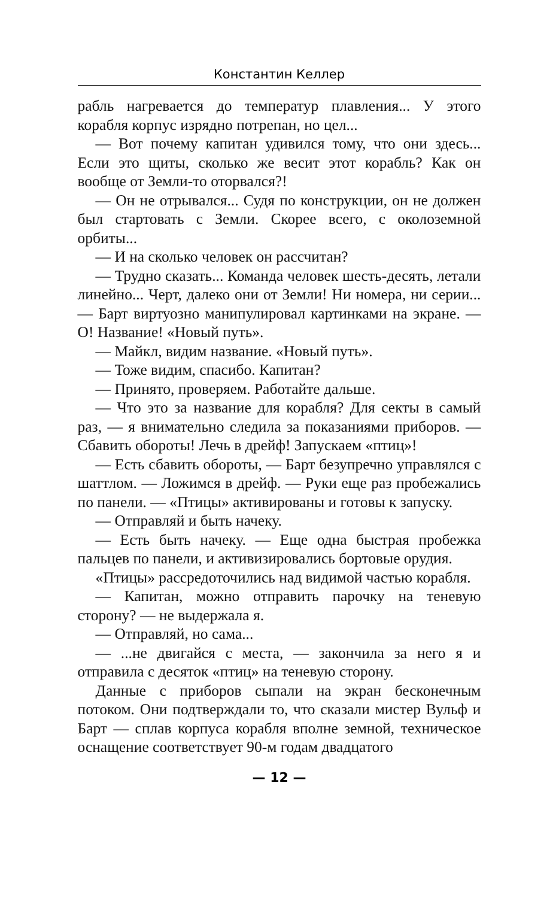Константин Келлер
рабль нагревается до температур плавления... У этого корабля корпус изрядно потрепан, но цел...
— Вот почему капитан удивился тому, что они здесь... Если это щиты, сколько же весит этот корабль? Как он вообще от Земли-то оторвался?!
— Он не отрывался... Судя по конструкции, он не должен был стартовать с Земли. Скорее всего, с околоземной орбиты...
— И на сколько человек он рассчитан?
— Трудно сказать... Команда человек шесть-десять, летали линейно... Черт, далеко они от Земли! Ни номера, ни серии... — Барт виртуозно манипулировал картинками на экране. — О! Название! «Новый путь».
— Майкл, видим название. «Новый путь».
— Тоже видим, спасибо. Капитан?
— Принято, проверяем. Работайте дальше.
— Что это за название для корабля? Для секты в самый раз, — я внимательно следила за показаниями приборов. — Сбавить обороты! Лечь в дрейф! Запускаем «птиц»!
— Есть сбавить обороты, — Барт безупречно управлялся с шаттлом. — Ложимся в дрейф. — Руки еще раз пробежались по панели. — «Птицы» активированы и готовы к запуску.
— Отправляй и быть начеку.
— Есть быть начеку. — Еще одна быстрая пробежка пальцев по панели, и активизировались бортовые орудия.
«Птицы» рассредоточились над видимой частью корабля.
— Капитан, можно отправить парочку на теневую сторону? — не выдержала я.
— Отправляй, но сама...
— ...не двигайся с места, — закончила за него я и отправила с десяток «птиц» на теневую сторону.
Данные с приборов сыпали на экран бесконечным потоком. Они подтверждали то, что сказали мистер Вульф и Барт — сплав корпуса корабля вполне земной, техническое оснащение соответствует 90-м годам двадцатого
— 12 —